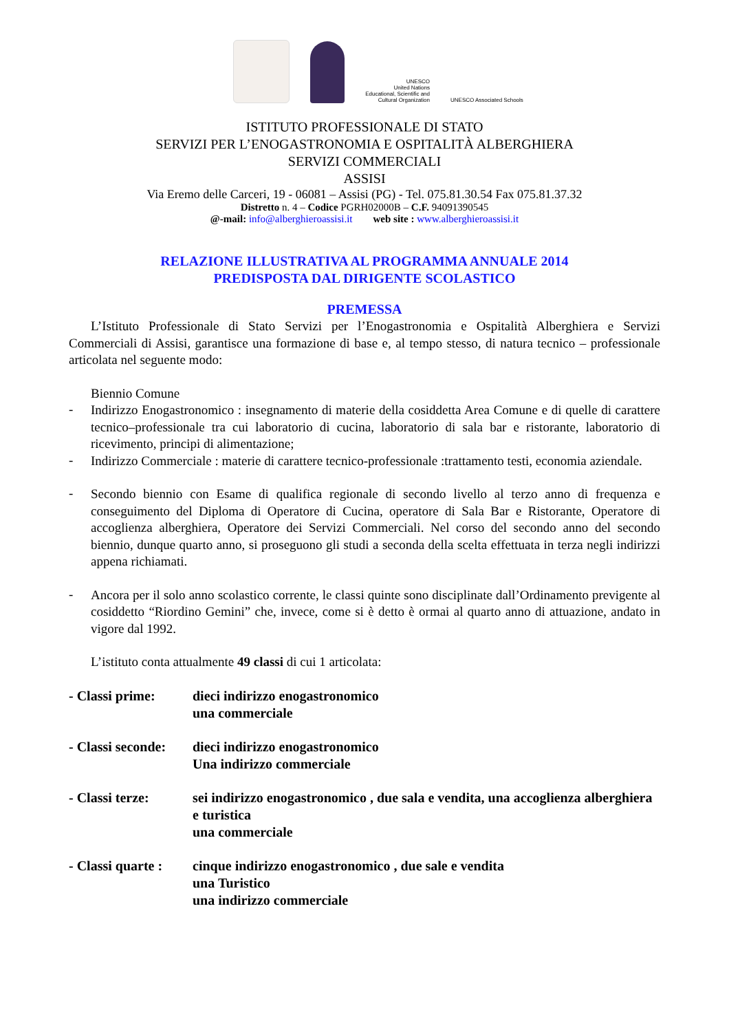UNESCO
United Nations
Educational, Scientific and
Cultural Organization
UNESCO Associated Schools
ISTITUTO PROFESSIONALE DI STATO
SERVIZI PER L’ENOGASTRONOMIA E OSPITALITÀ ALBERGHIERA
SERVIZI COMMERCIALI
ASSISI
Via Eremo delle Carceri, 19 - 06081 – Assisi (PG) - Tel. 075.81.30.54 Fax 075.81.37.32
Distretto n. 4 – Codice PGRH02000B – C.F. 94091390545
@-mail: info@alberghieroassisi.it web site : www.alberghieroassisi.it
RELAZIONE ILLUSTRATIVA AL PROGRAMMA ANNUALE 2014
PREDISPOSTA DAL DIRIGENTE SCOLASTICO
PREMESSA
L’Istituto Professionale di Stato Servizi per l’Enogastronomia e Ospitalità Alberghiera e Servizi Commerciali di Assisi, garantisce una formazione di base e, al tempo stesso, di natura tecnico – professionale articolata nel seguente modo:
Biennio Comune
-
Indirizzo Enogastronomico : insegnamento di materie della cosiddetta Area Comune e di quelle di carattere tecnico–professionale tra cui laboratorio di cucina, laboratorio di sala bar e ristorante, laboratorio di ricevimento, principi di alimentazione;
-
Indirizzo Commerciale : materie di carattere tecnico-professionale :trattamento testi, economia aziendale.
-
Secondo biennio con Esame di qualifica regionale di secondo livello al terzo anno di frequenza e conseguimento del Diploma di Operatore di Cucina, operatore di Sala Bar e Ristorante, Operatore di accoglienza alberghiera, Operatore dei Servizi Commerciali. Nel corso del secondo anno del secondo biennio, dunque quarto anno, si proseguono gli studi a seconda della scelta effettuata in terza negli indirizzi appena richiamati.
-
Ancora per il solo anno scolastico corrente, le classi quinte sono disciplinate dall’Ordinamento previgente al cosiddetto “Riordino Gemini” che, invece, come si è detto è ormai al quarto anno di attuazione, andato in vigore dal 1992.
L’istituto conta attualmente 49 classi di cui 1 articolata:
- Classi prime: dieci indirizzo enogastronomico
una commerciale
- Classi seconde:
dieci indirizzo enogastronomico
Una indirizzo commerciale
- Classi terze: sei indirizzo enogastronomico , due sala e vendita, una accoglienza alberghiera e turistica
una commerciale
- Classi quarte :
cinque indirizzo enogastronomico , due sale e vendita
una Turistico
una indirizzo commerciale